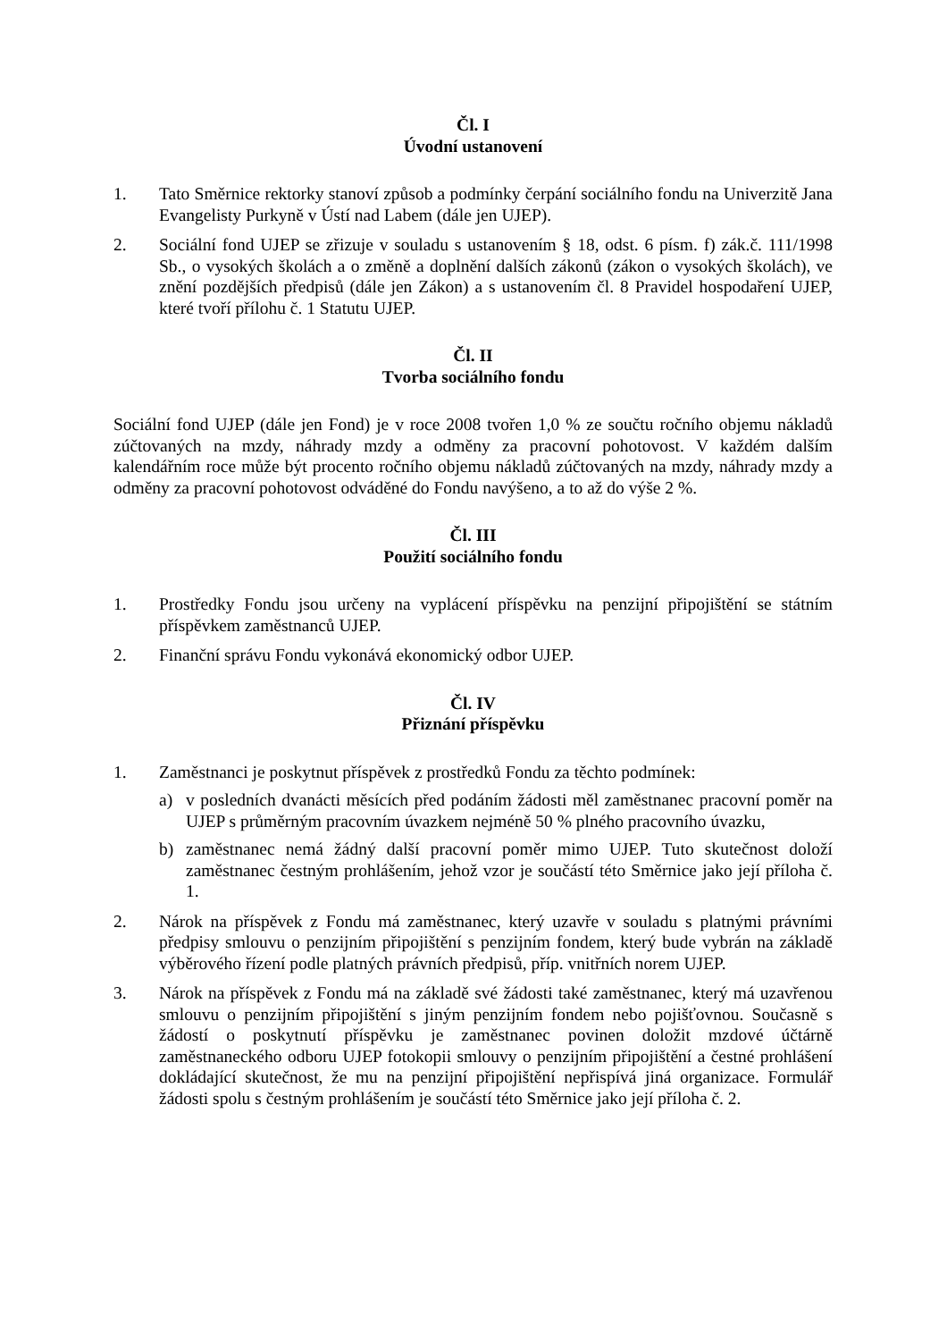Čl. I
Úvodní ustanovení
1. Tato Směrnice rektorky stanoví způsob a podmínky čerpání sociálního fondu na Univerzitě Jana Evangelisty Purkyně v Ústí nad Labem (dále jen UJEP).
2. Sociální fond UJEP se zřizuje v souladu s ustanovením § 18, odst. 6 písm. f) zák.č. 111/1998 Sb., o vysokých školách a o změně a doplnění dalších zákonů (zákon o vysokých školách), ve znění pozdějších předpisů (dále jen Zákon) a s ustanovením čl. 8 Pravidel hospodaření UJEP, které tvoří přílohu č. 1 Statutu UJEP.
Čl. II
Tvorba sociálního fondu
Sociální fond UJEP (dále jen Fond) je v roce 2008 tvořen 1,0 % ze součtu ročního objemu nákladů zúčtovaných na mzdy, náhrady mzdy a odměny za pracovní pohotovost. V každém dalším kalendářním roce může být procento ročního objemu nákladů zúčtovaných na mzdy, náhrady mzdy a odměny za pracovní pohotovost odváděné do Fondu navýšeno, a to až do výše 2 %.
Čl. III
Použití sociálního fondu
1. Prostředky Fondu jsou určeny na vyplácení příspěvku na penzijní připojištění se státním příspěvkem zaměstnanců UJEP.
2. Finanční správu Fondu vykonává ekonomický odbor UJEP.
Čl. IV
Přiznání příspěvku
1. Zaměstnanci je poskytnut příspěvek z prostředků Fondu za těchto podmínek:
a) v posledních dvanácti měsících před podáním žádosti měl zaměstnanec pracovní poměr na UJEP s průměrným pracovním úvazkem nejméně 50 % plného pracovního úvazku,
b) zaměstnanec nemá žádný další pracovní poměr mimo UJEP. Tuto skutečnost doloží zaměstnanec čestným prohlášením, jehož vzor je součástí této Směrnice jako její příloha č. 1.
2. Nárok na příspěvek z Fondu má zaměstnanec, který uzavře v souladu s platnými právními předpisy smlouvu o penzijním připojištění s penzijním fondem, který bude vybrán na základě výběrového řízení podle platných právních předpisů, příp. vnitřních norem UJEP.
3. Nárok na příspěvek z Fondu má na základě své žádosti také zaměstnanec, který má uzavřenou smlouvu o penzijním připojištění s jiným penzijním fondem nebo pojišťovnou. Současně s žádostí o poskytnutí příspěvku je zaměstnanec povinen doložit mzdové účtárně zaměstnaneckého odboru UJEP fotokopii smlouvy o penzijním připojištění a čestné prohlášení dokládající skutečnost, že mu na penzijní připojištění nepřispívá jiná organizace. Formulář žádosti spolu s čestným prohlášením je součástí této Směrnice jako její příloha č. 2.